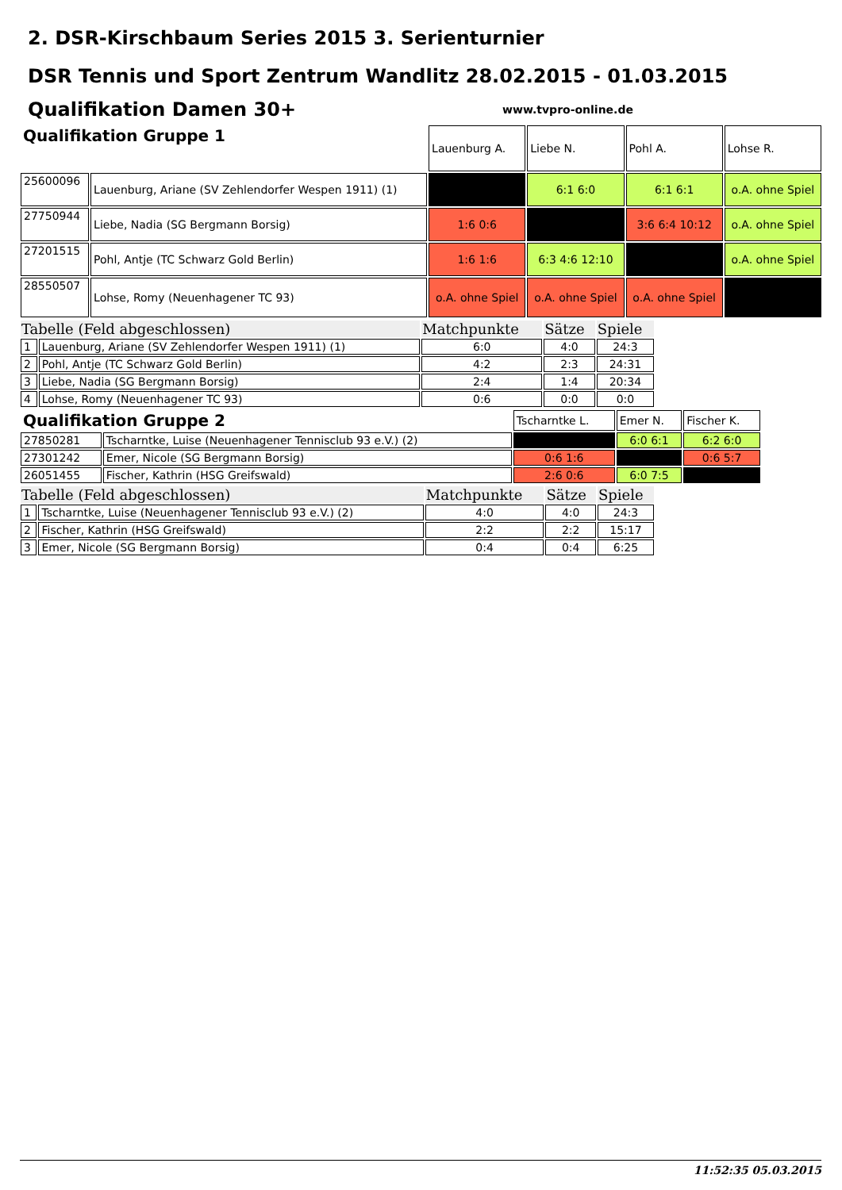2. DSR-Kirschbaum Series 2015 3. Serienturnier
DSR Tennis und Sport Zentrum Wandlitz 28.02.2015 - 01.03.2015
Qualifikation Damen 30+
www.tvpro-online.de
| Qualifikation Gruppe 1 | | Lauenburg A. | Liebe N. | Pohl A. | Lohse R. |
| 25600096 | Lauenburg, Ariane (SV Zehlendorfer Wespen 1911) (1) | | 6:1 6:0 | 6:1 6:1 | o.A. ohne Spiel |
| 27750944 | Liebe, Nadia (SG Bergmann Borsig) | 1:6 0:6 | | 3:6 6:4 10:12 | o.A. ohne Spiel |
| 27201515 | Pohl, Antje (TC Schwarz Gold Berlin) | 1:6 1:6 | 6:3 4:6 12:10 | | o.A. ohne Spiel |
| 28550507 | Lohse, Romy (Neuenhagener TC 93) | o.A. ohne Spiel | o.A. ohne Spiel | o.A. ohne Spiel | |
| Tabelle (Feld abgeschlossen) | | Matchpunkte | Sätze | Spiele |
| 1 | Lauenburg, Ariane (SV Zehlendorfer Wespen 1911) (1) | 6:0 | 4:0 | 24:3 |
| 2 | Pohl, Antje (TC Schwarz Gold Berlin) | 4:2 | 2:3 | 24:31 |
| 3 | Liebe, Nadia (SG Bergmann Borsig) | 2:4 | 1:4 | 20:34 |
| 4 | Lohse, Romy (Neuenhagener TC 93) | 0:6 | 0:0 | 0:0 |
| Qualifikation Gruppe 2 | | Tscharntke L. | Emer N. | Fischer K. |
| 27850281 | Tscharntke, Luise (Neuenhagener Tennisclub 93 e.V.) (2) | | 6:0 6:1 | 6:2 6:0 |
| 27301242 | Emer, Nicole (SG Bergmann Borsig) | 0:6 1:6 | | 0:6 5:7 |
| 26051455 | Fischer, Kathrin (HSG Greifswald) | 2:6 0:6 | 6:0 7:5 | |
| Tabelle (Feld abgeschlossen) | | Matchpunkte | Sätze | Spiele |
| 1 | Tscharntke, Luise (Neuenhagener Tennisclub 93 e.V.) (2) | 4:0 | 4:0 | 24:3 |
| 2 | Fischer, Kathrin (HSG Greifswald) | 2:2 | 2:2 | 15:17 |
| 3 | Emer, Nicole (SG Bergmann Borsig) | 0:4 | 0:4 | 6:25 |
11:52:35 05.03.2015